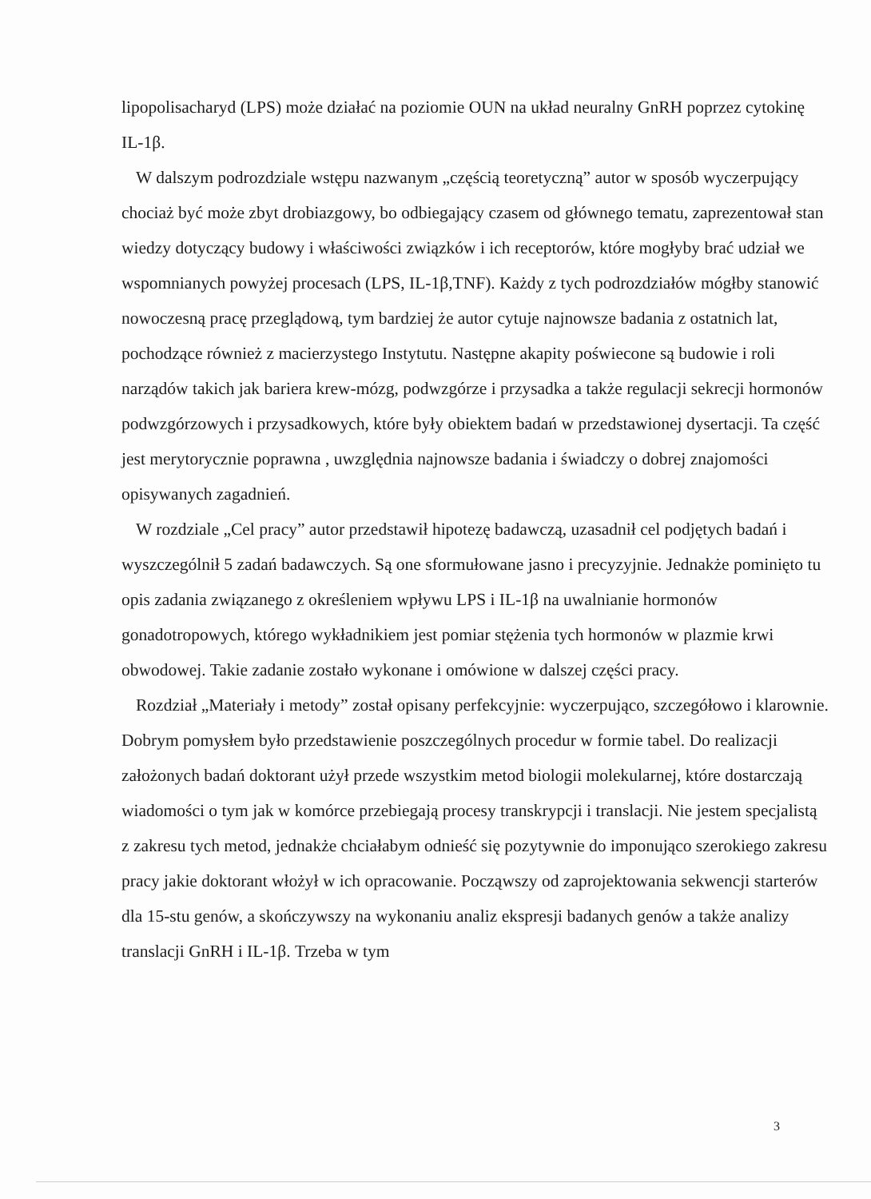lipopolisacharyd (LPS) może działać na poziomie OUN na układ neuralny GnRH poprzez cytokinę IL-1β.
W dalszym podrozdziale wstępu nazwanym „częścią teoretyczną” autor w sposób wyczerpujący chociaż być może zbyt drobiazgowy, bo odbiegający czasem od głównego tematu, zaprezentował stan wiedzy dotyczący budowy i właściwości związków i ich receptorów, które mogłyby brać udział we wspomnianych powyżej procesach (LPS, IL-1β,TNF). Każdy z tych podrozdziałów mógłby stanowić nowoczesną pracę przeglądową, tym bardziej że autor cytuje najnowsze badania z ostatnich lat, pochodzące również z macierzystego Instytutu. Następne akapity poświecone są budowie i roli narządów takich jak bariera krew-mózg, podwzgórze i przysadka a także regulacji sekrecji hormonów podwzgórzowych i przysadkowych, które były obiektem badań w przedstawionej dysertacji. Ta część jest merytorycznie poprawna , uwzględnia najnowsze badania i świadczy o dobrej znajomości opisywanych zagadnień.
W rozdziale „Cel pracy” autor przedstawił hipotezę badawczą, uzasadnił cel podjętych badań i wyszczególnił 5 zadań badawczych. Są one sformułowane jasno i precyzyjnie. Jednakże pominięto tu opis zadania związanego z określeniem wpływu LPS i IL-1β na uwalnianie hormonów gonadotropowych, którego wykładnikiem jest pomiar stężenia tych hormonów w plazmie krwi obwodowej. Takie zadanie zostało wykonane i omówione w dalszej części pracy.
Rozdział „Materiały i metody” został opisany perfekcyjnie: wyczerpująco, szczegółowo i klarownie. Dobrym pomysłem było przedstawienie poszczególnych procedur w formie tabel. Do realizacji założonych badań doktorant użył przede wszystkim metod biologii molekularnej, które dostarczają wiadomości o tym jak w komórce przebiegają procesy transkrypcji i translacji. Nie jestem specjalistą z zakresu tych metod, jednakże chciałabym odnieść się pozytywnie do imponująco szerokiego zakresu pracy jakie doktorant włożył w ich opracowanie. Począwszy od zaprojektowania sekwencji starterów dla 15-stu genów, a skończywszy na wykonaniu analiz ekspresji badanych genów a także analizy translacji GnRH i IL-1β. Trzeba w tym
3